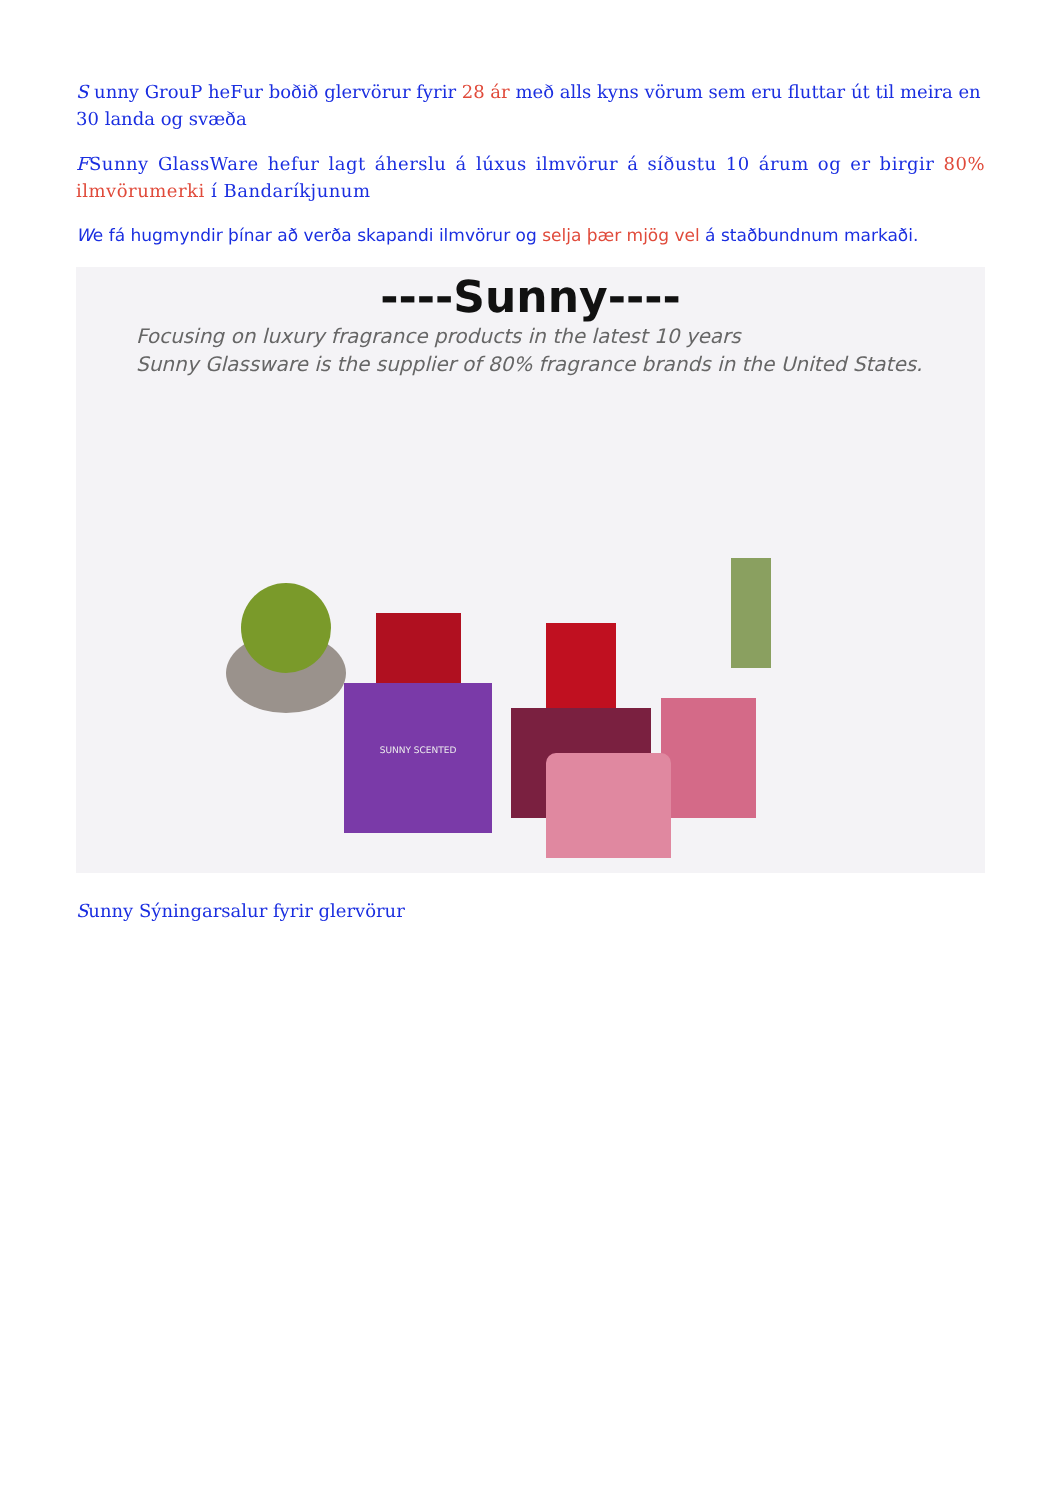S unny GrouP heFur boðið glervörur fyrir 28 ár með alls kyns vörum sem eru fluttar út til meira en 30 landa og svæða
FSunny GlassWare hefur lagt áherslu á lúxus ilmvörur á síðustu 10 árum og er birgir 80% ilmvörumerki í Bandaríkjunum
We fá hugmyndir þínar að verða skapandi ilmvörur og selja þær mjög vel á staðbundnum markaði.
----Sunny----
Focusing on luxury fragrance products in the latest 10 years
Sunny Glassware is the supplier of 80% fragrance brands in the United States.
SUNNY SCENTED
Sunny Sýningarsalur fyrir glervörur